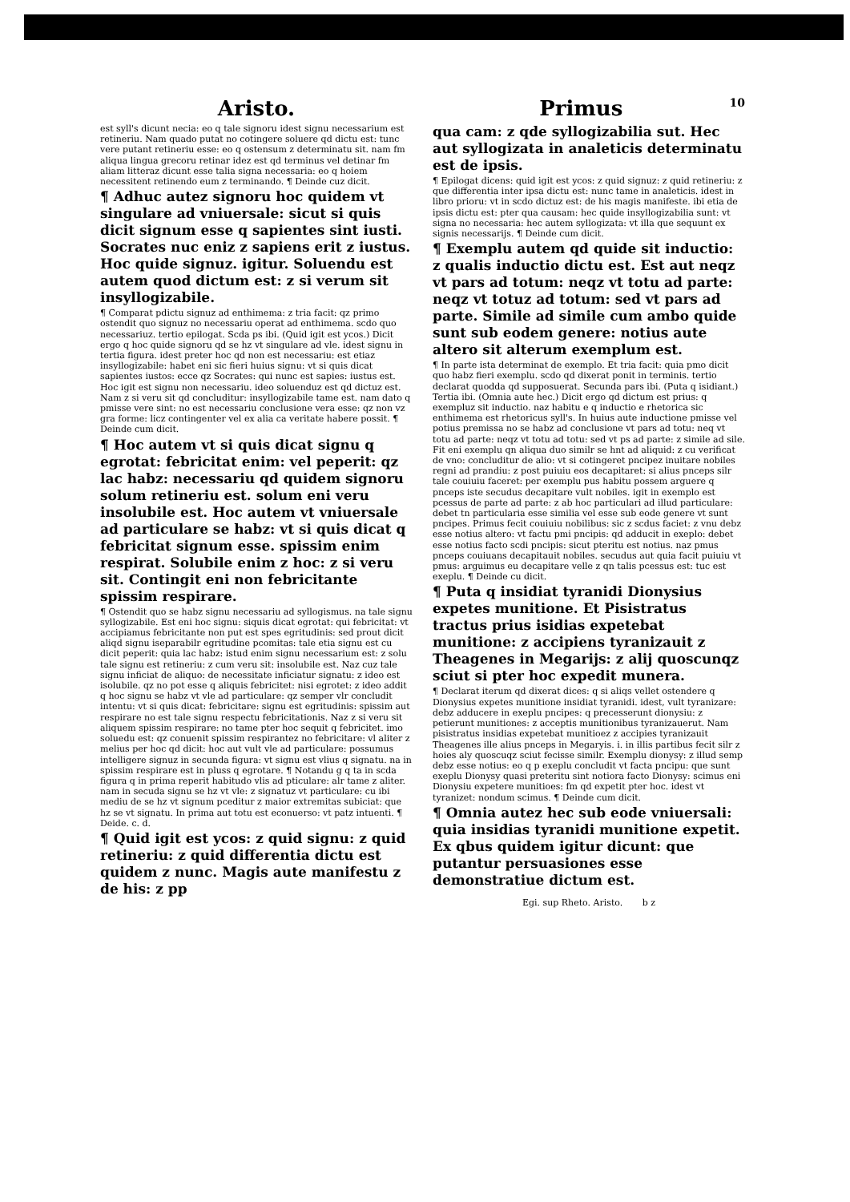Aristo.
est syll's dicunt necia: eo q tale signoru idest signu necessarium est retineriu. Nam quado putat no cotingere soluere qd dictu est: tunc vere putant retineriu esse: eo q ostensum z determinatu sit. nam fm aliqua lingua grecoru retinar idez est qd terminus vel detinar fm aliam litteraz dicunt esse talia signa necessaria: eo q hoiem necessitent retinendo eum z terminando. ¶ Deinde cuz dicit.
¶ Adhuc autez signoru hoc quidem vt singulare ad vniuersale: sicut si quis dicit signum esse q sapientes sint iusti. Socrates nuc eniz z sapiens erit z iustus. Hoc quide signuz. igitur. Soluendu est autem quod dictum est: z si verum sit insyllogizabile.
¶ Comparat pdictu signuz ad enthimema: z tria facit: qz primo ostendit quo signuz no necessariu operat ad enthimema. scdo quo necessariuz. tertio epilogat. Scda ps ibi. (Quid igit est ycos.) Dicit ergo q hoc quide signoru qd se hz vt singulare ad vle. idest signu in tertia figura. idest preter hoc qd non est necessariu: est etiaz insyllogizabile: habet eni sic fieri huius signu: vt si quis dicat sapientes iustos: ecce qz Socrates: qui nunc est sapies: iustus est. Hoc igit est signu non necessariu. ideo soluenduz est qd dictuz est. Nam z si veru sit qd concluditur: insyllogizabile tame est. nam dato q pmisse vere sint: no est necessariu conclusione vera esse: qz non vz gra forme: licz contingenter vel ex alia ca veritate habere possit. ¶ Deinde cum dicit.
¶ Hoc autem vt si quis dicat signu q egrotat: febricitat enim: vel peperit: qz lac habz: necessariu qd quidem signoru solum retineriu est. solum eni veru insolubile est. Hoc autem vt vniuersale ad particulare se habz: vt si quis dicat q febricitat signum esse. spissim enim respirat. Solubile enim z hoc: z si veru sit. Contingit eni non febricitante spissim respirare.
¶ Ostendit quo se habz signu necessariu ad syllogismus. na tale signu syllogizabile. Est eni hoc signu: siquis dicat egrotat: qui febricitat: vt accipiamus febricitante non put est spes egritudinis: sed prout dicit aliqd signu iseparabilr egritudine pcomitas: tale etia signu est cu dicit peperit: quia lac habz: istud enim signu necessarium est: z solu tale signu est retineriu: z cum veru sit: insolubile est. Naz cuz tale signu inficiat de aliquo: de necessitate inficiatur signatu: z ideo est isolubile. qz no pot esse q aliquis febricitet: nisi egrotet: z ideo addit q hoc signu se habz vt vle ad particulare: qz semper vlr concludit intentu: vt si quis dicat: febricitare: signu est egritudinis: spissim aut respirare no est tale signu respectu febricitationis. Naz z si veru sit aliquem spissim respirare: no tame pter hoc sequit q febricitet. imo soluedu est: qz conuenit spissim respirantez no febricitare: vl aliter z melius per hoc qd dicit: hoc aut vult vle ad particulare: possumus intelligere signuz in secunda figura: vt signu est vlius q signatu. na in spissim respirare est in pluss q egrotare. ¶ Notandu g q ta in scda figura q in prima reperit habitudo vlis ad pticulare: alr tame z aliter. nam in secuda signu se hz vt vle: z signatuz vt particulare: cu ibi mediu de se hz vt signum pceditur z maior extremitas subiciat: que hz se vt signatu. In prima aut totu est econuerso: vt patz intuenti. ¶ Deide. c. d.
¶ Quid igit est ycos: z quid signu: z quid retineriu: z quid differentia dictu est quidem z nunc. Magis aute manifestu z de his: z pp
Primus 10
qua cam: z qde syllogizabilia sut. Hec aut syllogizata in analeticis determinatu est de ipsis.
¶ Epilogat dicens: quid igit est ycos: z quid signuz: z quid retineriu: z que differentia inter ipsa dictu est: nunc tame in analeticis. idest in libro prioru: vt in scdo dictuz est: de his magis manifeste. ibi etia de ipsis dictu est: pter qua causam: hec quide insyllogizabilia sunt: vt signa no necessaria: hec autem syllogizata: vt illa que sequunt ex signis necessarijs. ¶ Deinde cum dicit.
¶ Exemplu autem qd quide sit inductio: z qualis inductio dictu est. Est aut neqz vt pars ad totum: neqz vt totu ad parte: neqz vt totuz ad totum: sed vt pars ad parte. Simile ad simile cum ambo quide sunt sub eodem genere: notius aute altero sit alterum exemplum est.
¶ In parte ista determinat de exemplo. Et tria facit: quia pmo dicit quo habz fieri exemplu. scdo qd dixerat ponit in terminis. tertio declarat quodda qd supposuerat. Secunda pars ibi. (Puta q isidiant.) Tertia ibi. (Omnia aute hec.) Dicit ergo qd dictum est prius: q exempluz sit inductio. naz habitu e q inductio e rhetorica sic enthimema est rhetoricus syll's. In huius aute inductione pmisse vel potius premissa no se habz ad conclusione vt pars ad totu: neq vt totu ad parte: neqz vt totu ad totu: sed vt ps ad parte: z simile ad sile. Fit eni exemplu qn aliqua duo similr se hnt ad aliquid: z cu verificat de vno: concluditur de alio: vt si cotingeret pncipez inuitare nobiles regni ad prandiu: z post puiuiu eos decapitaret: si alius pnceps silr tale couiuiu faceret: per exemplu pus habitu possem arguere q pnceps iste secudus decapitare vult nobiles. igit in exemplo est pcessus de parte ad parte: z ab hoc particulari ad illud particulare: debet tn particularia esse similia vel esse sub eode genere vt sunt pncipes. Primus fecit couiuiu nobilibus: sic z scdus faciet: z vnu debz esse notius altero: vt factu pmi pncipis: qd adducit in exeplo: debet esse notius facto scdi pncipis: sicut pteritu est notius. naz pmus pnceps couiuans decapitauit nobiles. secudus aut quia facit puiuiu vt pmus: arguimus eu decapitare velle z qn talis pcessus est: tuc est exeplu. ¶ Deinde cu dicit.
¶ Puta q insidiat tyranidi Dionysius expetes munitione. Et Pisistratus tractus prius isidias expetebat munitione: z accipiens tyranizauit z Theagenes in Megarijs: z alij quoscunqz sciut si pter hoc expedit munera.
¶ Declarat iterum qd dixerat dices: q si aliqs vellet ostendere q Dionysius expetes munitione insidiat tyranidi. idest, vult tyranizare: debz adducere in exeplu pncipes: q precesserunt dionysiu: z petierunt munitiones: z acceptis munitionibus tyranizauerut. Nam pisistratus insidias expetebat munitioez z accipies tyranizauit Theagenes ille alius pnceps in Megaryis. i. in illis partibus fecit silr z hoies aly quoscuqz sciut fecisse similr. Exemplu dionysy: z illud semp debz esse notius: eo q p exeplu concludit vt facta pncipu: que sunt exeplu Dionysy quasi preteritu sint notiora facto Dionysy: scimus eni Dionysiu expetere munitioes: fm qd expetit pter hoc. idest vt tyranizet: nondum scimus. ¶ Deinde cum dicit.
¶ Omnia autez hec sub eode vniuersali: quia insidias tyranidi munitione expetit. Ex qbus quidem igitur dicunt: que putantur persuasiones esse demonstratiue dictum est.
Egi. sup Rheto. Aristo. b z